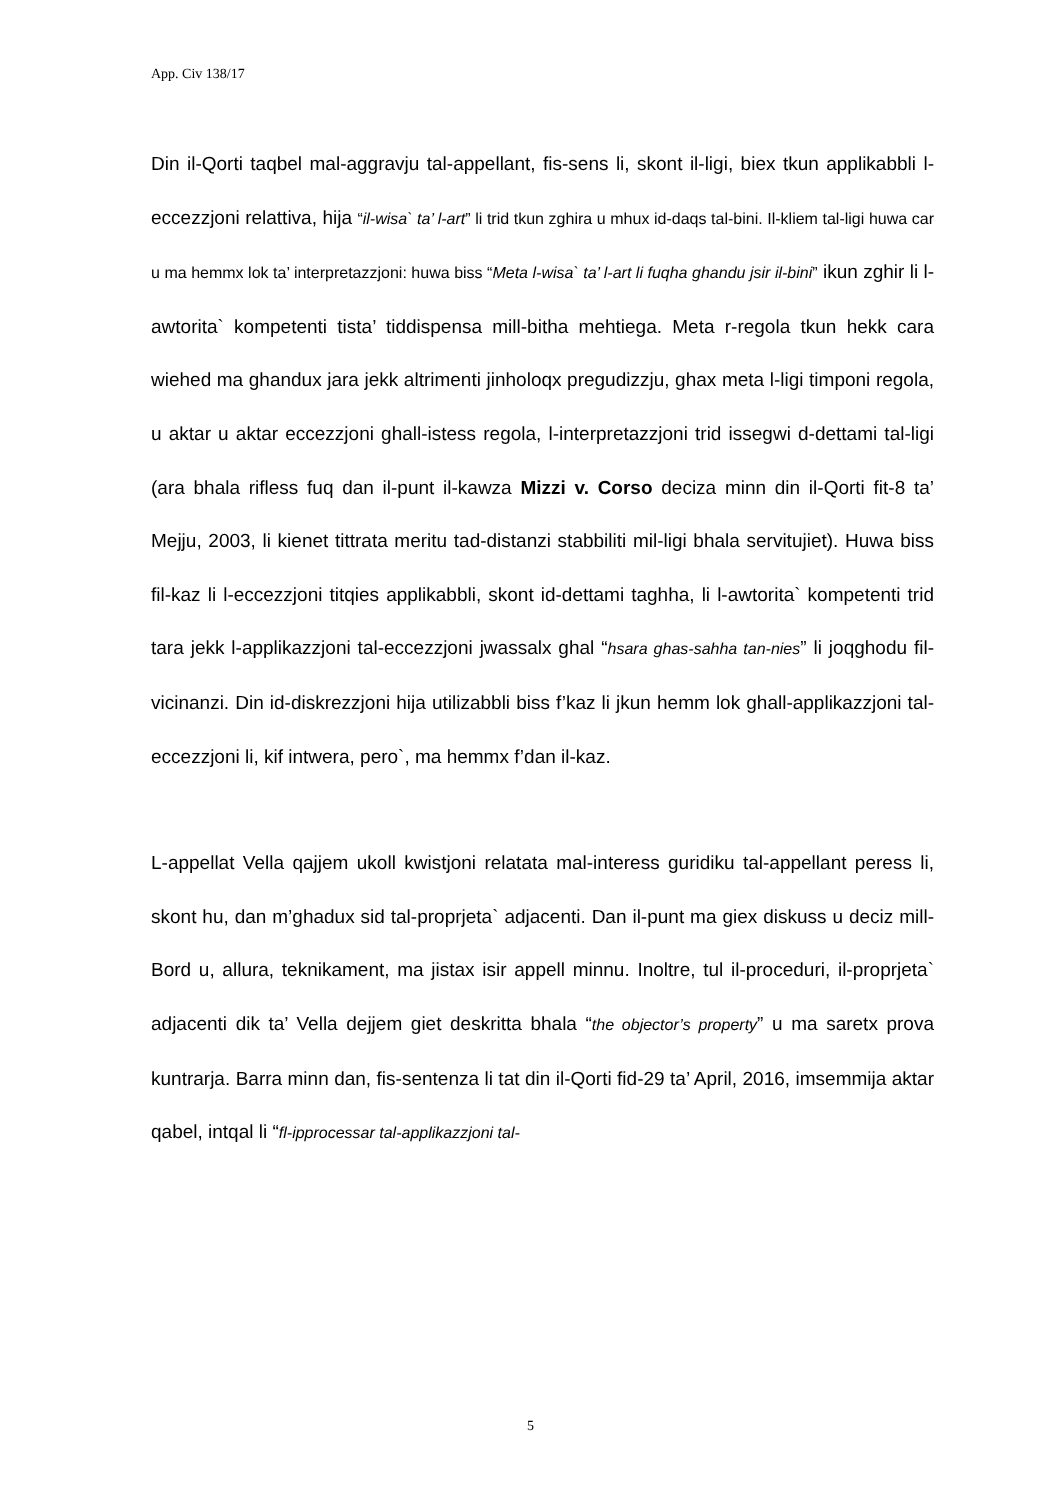App. Civ 138/17
Din il-Qorti taqbel mal-aggravju tal-appellant, fis-sens li, skont il-ligi, biex tkun applikabbli l-eccezzjoni relattiva, hija “il-wisa` ta’ l-art” li trid tkun zghira u mhux id-daqs tal-bini. Il-kliem tal-ligi huwa car u ma hemmx lok ta’ interpretazzjoni: huwa biss “Meta l-wisa` ta’ l-art li fuqha ghandu jsir il-bini” ikun zghir li l-awtorita` kompetenti tista’ tiddispensa mill-bitha mehtiega. Meta r-regola tkun hekk cara wiehed ma ghandux jara jekk altrimenti jinholoqx pregudizzju, ghax meta l-ligi timponi regola, u aktar u aktar eccezzjoni ghall-istess regola, l-interpretazzjoni trid issegwi d-dettami tal-ligi (ara bhala rifless fuq dan il-punt il-kawza Mizzi v. Corso deciza minn din il-Qorti fit-8 ta’ Mejju, 2003, li kienet tittrata meritu tad-distanzi stabbiliti mil-ligi bhala servitujiet). Huwa biss fil-kaz li l-eccezzjoni titqies applikabbli, skont id-dettami taghha, li l-awtorita` kompetenti trid tara jekk l-applikazzjoni tal-eccezzjoni jwassalx ghal “hsara ghas-sahha tan-nies” li joqghodu fil-vicinanzi. Din id-diskrezzjoni hija utilizabbli biss f’kaz li jkun hemm lok ghall-applikazzjoni tal-eccezzjoni li, kif intwera, pero`, ma hemmx f’dan il-kaz.
L-appellat Vella qajjem ukoll kwistjoni relatata mal-interess guridiku tal-appellant peress li, skont hu, dan m’ghadux sid tal-proprjeta` adjacenti. Dan il-punt ma giex diskuss u deciz mill-Bord u, allura, teknikament, ma jistax isir appell minnu. Inoltre, tul il-proceduri, il-proprjeta` adjacenti dik ta’ Vella dejjem giet deskritta bhala “the objector’s property” u ma saretx prova kuntrarja. Barra minn dan, fis-sentenza li tat din il-Qorti fid-29 ta’ April, 2016, imsemmija aktar qabel, intqal li “fl-ipprocessar tal-applikazzjoni tal-
5